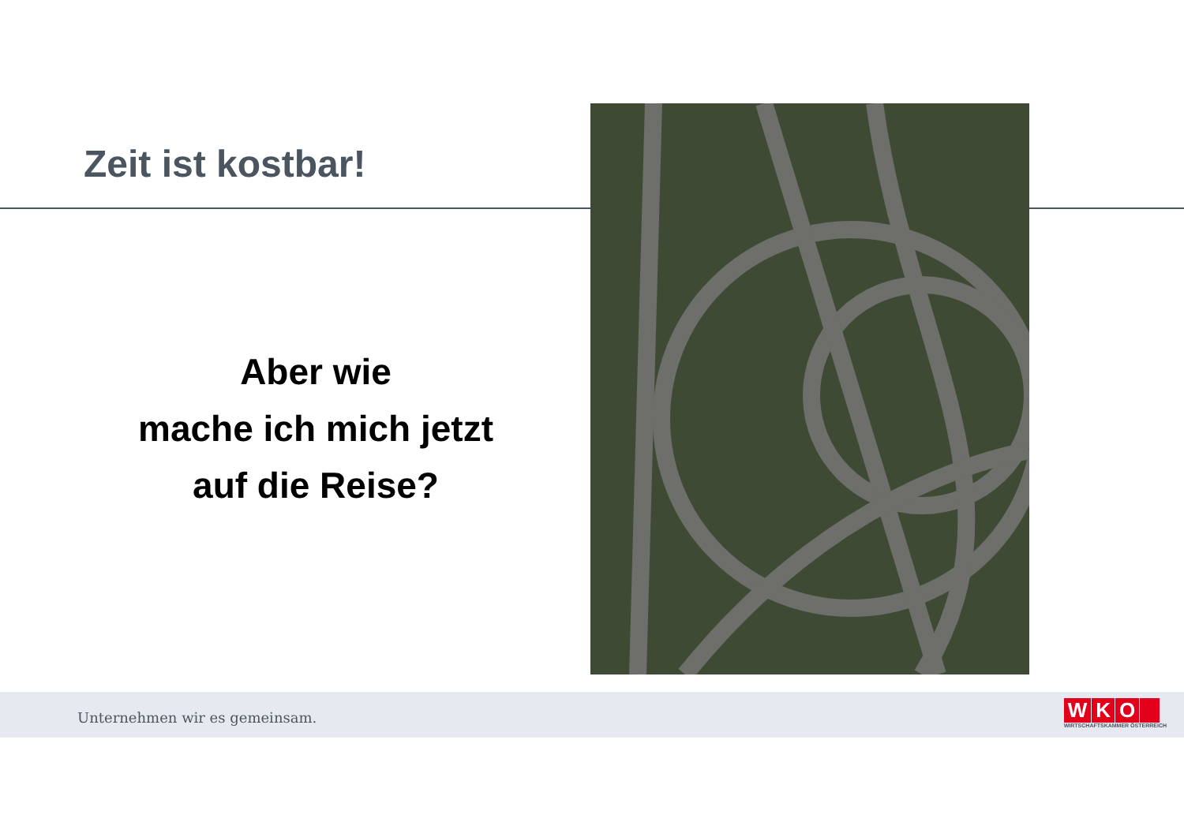Zeit ist kostbar!
Aber wie
mache ich mich jetzt
auf die Reise?
Unternehmen wir es gemeinsam.
WKO
WIRTSCHAFTSKAMMER ÖSTERREICH